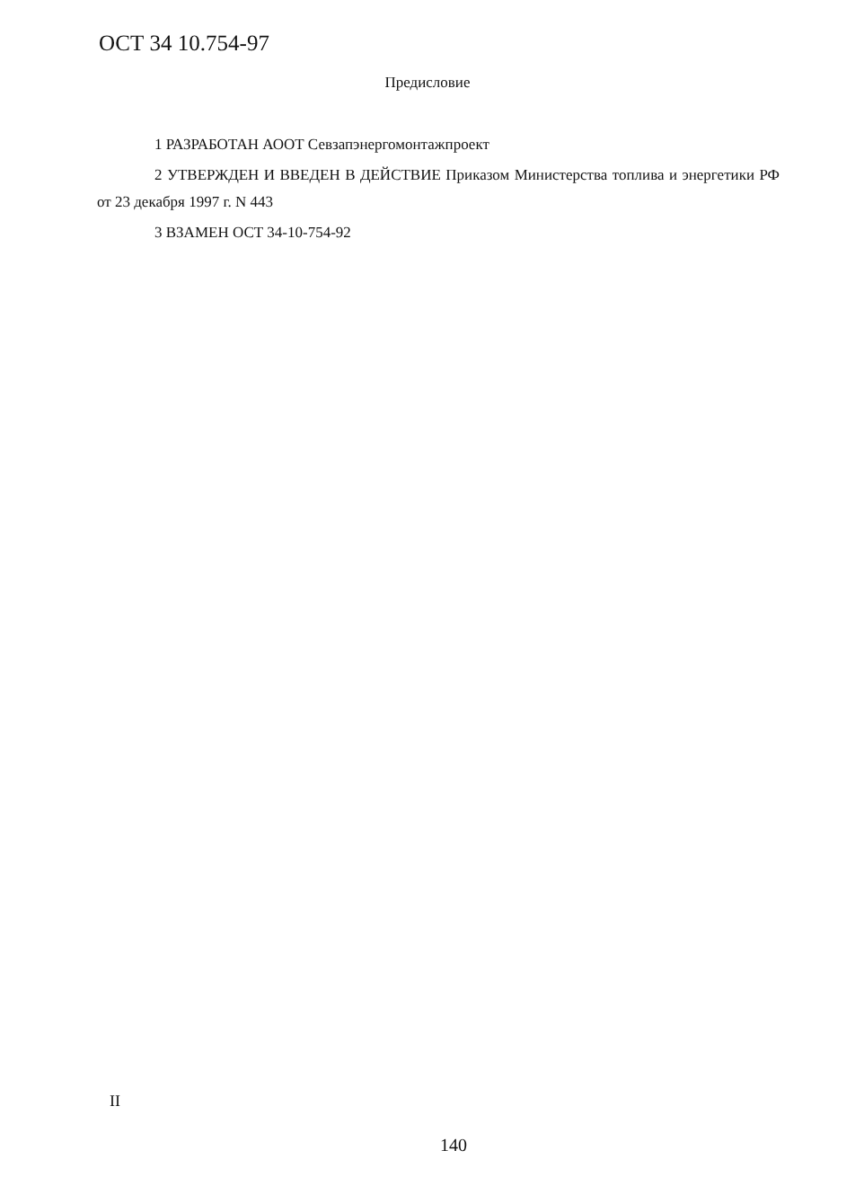ОСТ 34 10.754-97
Предисловие
1 РАЗРАБОТАН АООТ Севзапэнергомонтажпроект
2 УТВЕРЖДЕН И ВВЕДЕН В ДЕЙСТВИЕ Приказом Министерства топлива и энергетики РФ от 23 декабря 1997 г. N 443
3 ВЗАМЕН ОСТ 34-10-754-92
II
140